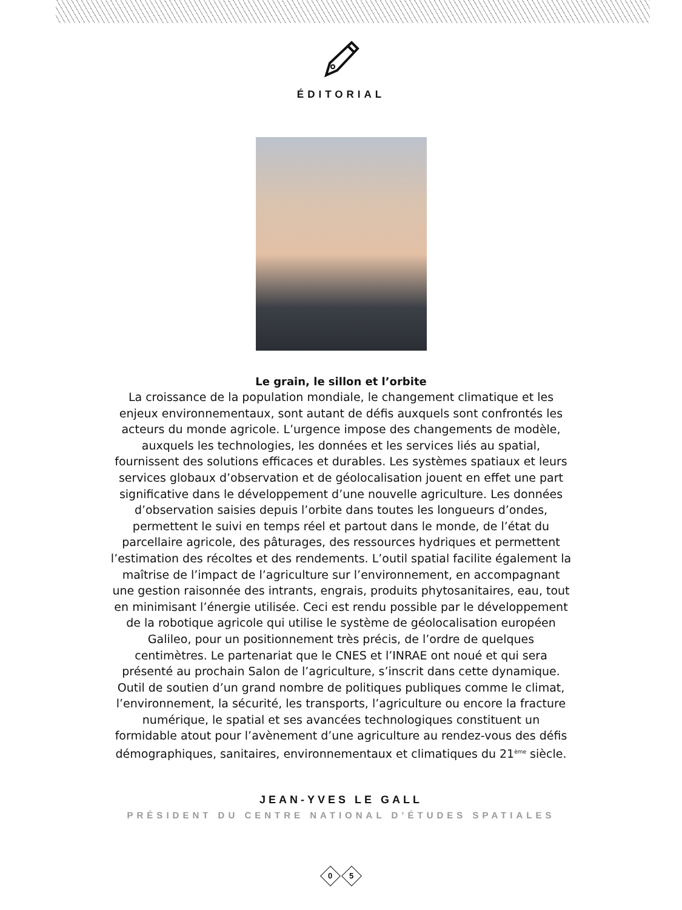ÉDITORIAL
Le grain, le sillon et l’orbite
La croissance de la population mondiale, le changement climatique et les enjeux environnementaux, sont autant de défis auxquels sont confrontés les acteurs du monde agricole. L’urgence impose des changements de modèle, auxquels les technologies, les données et les services liés au spatial, fournissent des solutions efficaces et durables. Les systèmes spatiaux et leurs services globaux d’observation et de géolocalisation jouent en effet une part significative dans le développement d’une nouvelle agriculture. Les données d’observation saisies depuis l’orbite dans toutes les longueurs d’ondes, permettent le suivi en temps réel et partout dans le monde, de l’état du parcellaire agricole, des pâturages, des ressources hydriques et permettent l’estimation des récoltes et des rendements. L’outil spatial facilite également la maîtrise de l’impact de l’agriculture sur l’environnement, en accompagnant une gestion raisonnée des intrants, engrais, produits phytosanitaires, eau, tout en minimisant l’énergie utilisée. Ceci est rendu possible par le développement de la robotique agricole qui utilise le système de géolocalisation européen Galileo, pour un positionnement très précis, de l’ordre de quelques centimètres. Le partenariat que le CNES et l’INRAE ont noué et qui sera présenté au prochain Salon de l’agriculture, s’inscrit dans cette dynamique. Outil de soutien d’un grand nombre de politiques publiques comme le climat, l’environnement, la sécurité, les transports, l’agriculture ou encore la fracture numérique, le spatial et ses avancées technologiques constituent un formidable atout pour l’avènement d’une agriculture au rendez-vous des défis démographiques, sanitaires, environnementaux et climatiques du 21<sup>ème</sup> siècle.
JEAN-YVES LE GALL
PRÉSIDENT DU CENTRE NATIONAL D’ÉTUDES SPATIALES
0 5